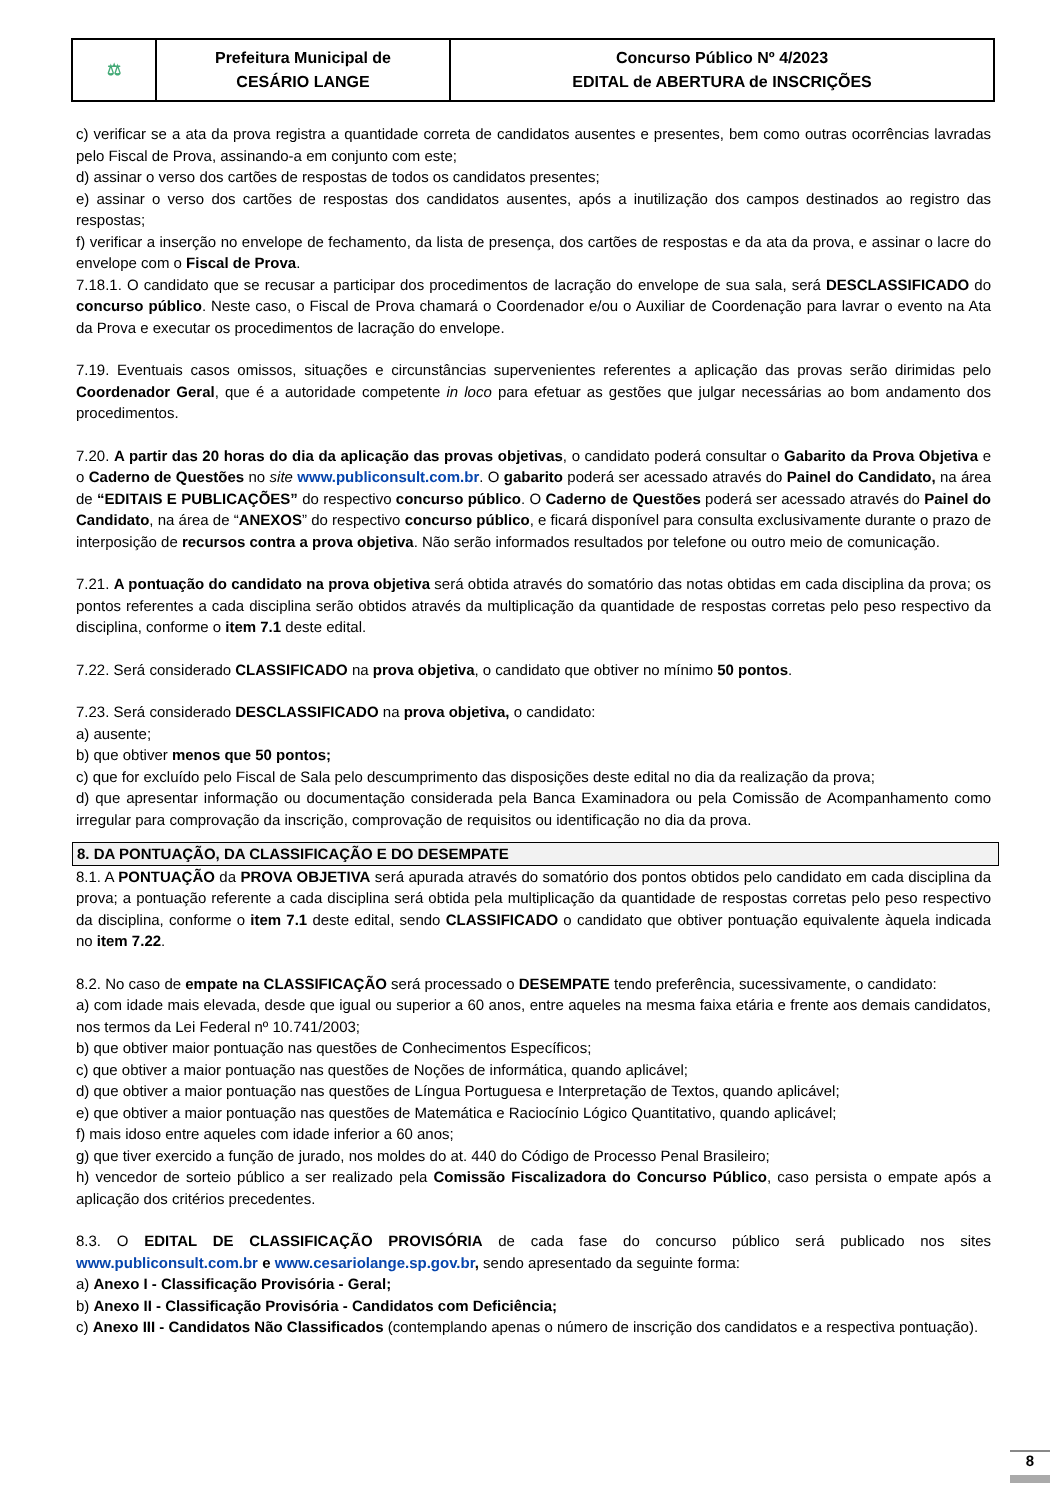| ⚖ | Prefeitura Municipal de CESÁRIO LANGE | Concurso Público Nº 4/2023 EDITAL de ABERTURA de INSCRIÇÕES |
c) verificar se a ata da prova registra a quantidade correta de candidatos ausentes e presentes, bem como outras ocorrências lavradas pelo Fiscal de Prova, assinando-a em conjunto com este;
d) assinar o verso dos cartões de respostas de todos os candidatos presentes;
e) assinar o verso dos cartões de respostas dos candidatos ausentes, após a inutilização dos campos destinados ao registro das respostas;
f) verificar a inserção no envelope de fechamento, da lista de presença, dos cartões de respostas e da ata da prova, e assinar o lacre do envelope com o Fiscal de Prova.
7.18.1. O candidato que se recusar a participar dos procedimentos de lacração do envelope de sua sala, será DESCLASSIFICADO do concurso público. Neste caso, o Fiscal de Prova chamará o Coordenador e/ou o Auxiliar de Coordenação para lavrar o evento na Ata da Prova e executar os procedimentos de lacração do envelope.
7.19. Eventuais casos omissos, situações e circunstâncias supervenientes referentes a aplicação das provas serão dirimidas pelo Coordenador Geral, que é a autoridade competente in loco para efetuar as gestões que julgar necessárias ao bom andamento dos procedimentos.
7.20. A partir das 20 horas do dia da aplicação das provas objetivas, o candidato poderá consultar o Gabarito da Prova Objetiva e o Caderno de Questões no site www.publiconsult.com.br. O gabarito poderá ser acessado através do Painel do Candidato, na área de “EDITAIS E PUBLICAÇÕES” do respectivo concurso público. O Caderno de Questões poderá ser acessado através do Painel do Candidato, na área de “ANEXOS” do respectivo concurso público, e ficará disponível para consulta exclusivamente durante o prazo de interposição de recursos contra a prova objetiva. Não serão informados resultados por telefone ou outro meio de comunicação.
7.21. A pontuação do candidato na prova objetiva será obtida através do somatório das notas obtidas em cada disciplina da prova; os pontos referentes a cada disciplina serão obtidos através da multiplicação da quantidade de respostas corretas pelo peso respectivo da disciplina, conforme o item 7.1 deste edital.
7.22. Será considerado CLASSIFICADO na prova objetiva, o candidato que obtiver no mínimo 50 pontos.
7.23. Será considerado DESCLASSIFICADO na prova objetiva, o candidato:
a) ausente;
b) que obtiver menos que 50 pontos;
c) que for excluído pelo Fiscal de Sala pelo descumprimento das disposições deste edital no dia da realização da prova;
d) que apresentar informação ou documentação considerada pela Banca Examinadora ou pela Comissão de Acompanhamento como irregular para comprovação da inscrição, comprovação de requisitos ou identificação no dia da prova.
8. DA PONTUAÇÃO, DA CLASSIFICAÇÃO E DO DESEMPATE
8.1. A PONTUAÇÃO da PROVA OBJETIVA será apurada através do somatório dos pontos obtidos pelo candidato em cada disciplina da prova; a pontuação referente a cada disciplina será obtida pela multiplicação da quantidade de respostas corretas pelo peso respectivo da disciplina, conforme o item 7.1 deste edital, sendo CLASSIFICADO o candidato que obtiver pontuação equivalente àquela indicada no item 7.22.
8.2. No caso de empate na CLASSIFICAÇÃO será processado o DESEMPATE tendo preferência, sucessivamente, o candidato:
a) com idade mais elevada, desde que igual ou superior a 60 anos, entre aqueles na mesma faixa etária e frente aos demais candidatos, nos termos da Lei Federal nº 10.741/2003;
b) que obtiver maior pontuação nas questões de Conhecimentos Específicos;
c) que obtiver a maior pontuação nas questões de Noções de informática, quando aplicável;
d) que obtiver a maior pontuação nas questões de Língua Portuguesa e Interpretação de Textos, quando aplicável;
e) que obtiver a maior pontuação nas questões de Matemática e Raciocínio Lógico Quantitativo, quando aplicável;
f) mais idoso entre aqueles com idade inferior a 60 anos;
g) que tiver exercido a função de jurado, nos moldes do at. 440 do Código de Processo Penal Brasileiro;
h) vencedor de sorteio público a ser realizado pela Comissão Fiscalizadora do Concurso Público, caso persista o empate após a aplicação dos critérios precedentes.
8.3. O EDITAL DE CLASSIFICAÇÃO PROVISÓRIA de cada fase do concurso público será publicado nos sites www.publiconsult.com.br e www.cesariolange.sp.gov.br, sendo apresentado da seguinte forma:
a) Anexo I - Classificação Provisória - Geral;
b) Anexo II - Classificação Provisória - Candidatos com Deficiência;
c) Anexo III - Candidatos Não Classificados (contemplando apenas o número de inscrição dos candidatos e a respectiva pontuação).
8